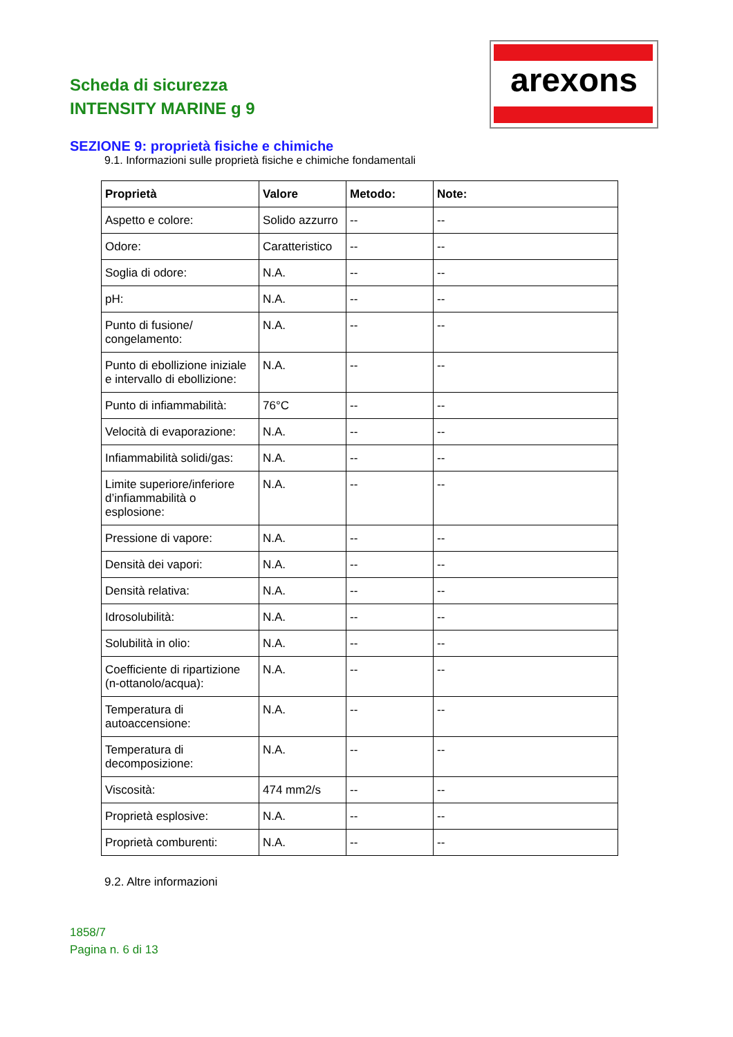Scheda di sicurezza
INTENSITY MARINE g 9
arexons
SEZIONE 9: proprietà fisiche e chimiche
9.1. Informazioni sulle proprietà fisiche e chimiche fondamentali
| Proprietà | Valore | Metodo: | Note: |
| --- | --- | --- | --- |
| Aspetto e colore: | Solido azzurro | -- | -- |
| Odore: | Caratteristico | -- | -- |
| Soglia di odore: | N.A. | -- | -- |
| pH: | N.A. | -- | -- |
| Punto di fusione/ congelamento: | N.A. | -- | -- |
| Punto di ebollizione iniziale e intervallo di ebollizione: | N.A. | -- | -- |
| Punto di infiammabilità: | 76°C | -- | -- |
| Velocità di evaporazione: | N.A. | -- | -- |
| Infiammabilità solidi/gas: | N.A. | -- | -- |
| Limite superiore/inferiore d’infiammabilità o esplosione: | N.A. | -- | -- |
| Pressione di vapore: | N.A. | -- | -- |
| Densità dei vapori: | N.A. | -- | -- |
| Densità relativa: | N.A. | -- | -- |
| Idrosolubilità: | N.A. | -- | -- |
| Solubilità in olio: | N.A. | -- | -- |
| Coefficiente di ripartizione (n-ottanolo/acqua): | N.A. | -- | -- |
| Temperatura di autoaccensione: | N.A. | -- | -- |
| Temperatura di decomposizione: | N.A. | -- | -- |
| Viscosità: | 474 mm2/s | -- | -- |
| Proprietà esplosive: | N.A. | -- | -- |
| Proprietà comburenti: | N.A. | -- | -- |
9.2. Altre informazioni
1858/7
Pagina n. 6 di 13